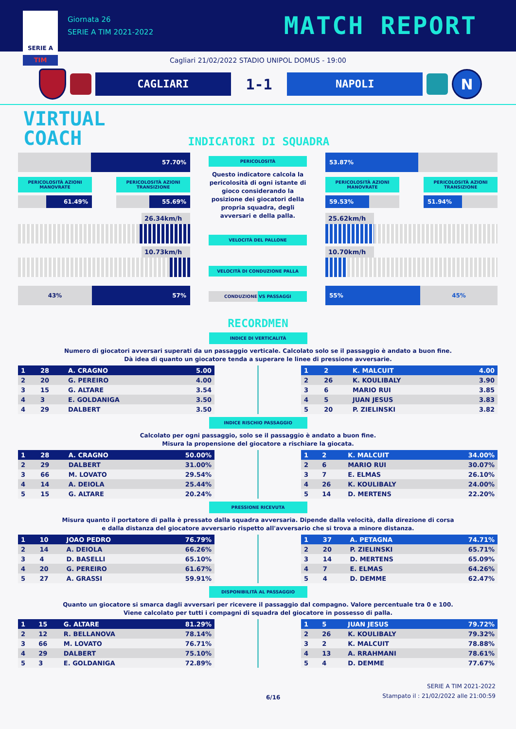SERIE A
TIM
Giornata 26
SERIE A TIM 2021-2022
MATCH REPORT
Cagliari 21/02/2022 STADIO UNIPOL DOMUS - 19:00
CAGLIARI
1-1
NAPOLI
N
VIRTUAL
COACH
INDICATORI DI SQUADRA
57.70%
PERICOLOSITÀ AZIONI MANOVRATE
61.49%
PERICOLOSITÀ AZIONI TRANSIZIONE
55.69%
26.34km/h
10.73km/h
43% 57%
PERICOLOSITÀ
Questo indicatore calcola la pericolosità di ogni istante di gioco considerando la posizione dei giocatori della propria squadra, degli avversari e della palla.
VELOCITÀ DEL PALLONE
VELOCITÀ DI CONDUZIONE PALLA
CONDUZIONE VS PASSAGGI
53.87%
PERICOLOSITÀ AZIONI MANOVRATE
59.53%
PERICOLOSITÀ AZIONI TRANSIZIONE
51.94%
25.62km/h
10.70km/h
55% 45%
RECORDMEN
INDICE DI VERTICALITÀ
Numero di giocatori avversari superati da un passaggio verticale. Calcolato solo se il passaggio è andato a buon fine.
Dà idea di quanto un giocatore tenda a superare le linee di pressione avversarie.
| 1 | 28 | A. CRAGNO | 5.00 |
| 2 | 20 | G. PEREIRO | 4.00 |
| 3 | 15 | G. ALTARE | 3.54 |
| 4 | 3 | E. GOLDANIGA | 3.50 |
| 4 | 29 | DALBERT | 3.50 |
| 1 | 2 | K. MALCUIT | 4.00 |
| 2 | 26 | K. KOULIBALY | 3.90 |
| 3 | 6 | MARIO RUI | 3.85 |
| 4 | 5 | JUAN JESUS | 3.83 |
| 5 | 20 | P. ZIELINSKI | 3.82 |
INDICE RISCHIO PASSAGGIO
Calcolato per ogni passaggio, solo se il passaggio è andato a buon fine.
Misura la propensione del giocatore a rischiare la giocata.
| 1 | 28 | A. CRAGNO | 50.00% |
| 2 | 29 | DALBERT | 31.00% |
| 3 | 66 | M. LOVATO | 29.54% |
| 4 | 14 | A. DEIOLA | 25.44% |
| 5 | 15 | G. ALTARE | 20.24% |
| 1 | 2 | K. MALCUIT | 34.00% |
| 2 | 6 | MARIO RUI | 30.07% |
| 3 | 7 | E. ELMAS | 26.10% |
| 4 | 26 | K. KOULIBALY | 24.00% |
| 5 | 14 | D. MERTENS | 22.20% |
PRESSIONE RICEVUTA
Misura quanto il portatore di palla è pressato dalla squadra avversaria. Dipende dalla velocità, dalla direzione di corsa
e dalla distanza del giocatore avversario rispetto all'avversario che si trova a minore distanza.
| 1 | 10 | JOAO PEDRO | 76.79% |
| 2 | 14 | A. DEIOLA | 66.26% |
| 3 | 4 | D. BASELLI | 65.10% |
| 4 | 20 | G. PEREIRO | 61.67% |
| 5 | 27 | A. GRASSI | 59.91% |
| 1 | 37 | A. PETAGNA | 74.71% |
| 2 | 20 | P. ZIELINSKI | 65.71% |
| 3 | 14 | D. MERTENS | 65.09% |
| 4 | 7 | E. ELMAS | 64.26% |
| 5 | 4 | D. DEMME | 62.47% |
DISPONIBILITÀ AL PASSAGGIO
Quanto un giocatore si smarca dagli avversari per ricevere il passaggio dal compagno. Valore percentuale tra 0 e 100.
Viene calcolato per tutti i compagni di squadra del giocatore in possesso di palla.
| 1 | 15 | G. ALTARE | 81.29% |
| 2 | 12 | R. BELLANOVA | 78.14% |
| 3 | 66 | M. LOVATO | 76.71% |
| 4 | 29 | DALBERT | 75.10% |
| 5 | 3 | E. GOLDANIGA | 72.89% |
| 1 | 5 | JUAN JESUS | 79.72% |
| 2 | 26 | K. KOULIBALY | 79.32% |
| 3 | 2 | K. MALCUIT | 78.88% |
| 4 | 13 | A. RRAHMANI | 78.61% |
| 5 | 4 | D. DEMME | 77.67% |
6/16
SERIE A TIM 2021-2022
Stampato il : 21/02/2022 alle 21:00:59